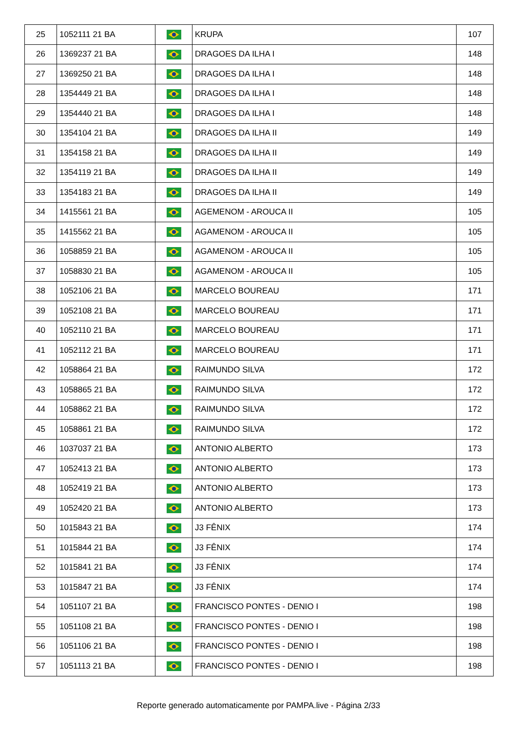| 25 | 1052111 21 BA | | KRUPA | 107 |
| 26 | 1369237 21 BA | | DRAGOES DA ILHA I | 148 |
| 27 | 1369250 21 BA | | DRAGOES DA ILHA I | 148 |
| 28 | 1354449 21 BA | | DRAGOES DA ILHA I | 148 |
| 29 | 1354440 21 BA | | DRAGOES DA ILHA I | 148 |
| 30 | 1354104 21 BA | | DRAGOES DA ILHA II | 149 |
| 31 | 1354158 21 BA | | DRAGOES DA ILHA II | 149 |
| 32 | 1354119 21 BA | | DRAGOES DA ILHA II | 149 |
| 33 | 1354183 21 BA | | DRAGOES DA ILHA II | 149 |
| 34 | 1415561 21 BA | | AGEMENOM - AROUCA II | 105 |
| 35 | 1415562 21 BA | | AGAMENOM - AROUCA II | 105 |
| 36 | 1058859 21 BA | | AGAMENOM - AROUCA II | 105 |
| 37 | 1058830 21 BA | | AGAMENOM - AROUCA II | 105 |
| 38 | 1052106 21 BA | | MARCELO BOUREAU | 171 |
| 39 | 1052108 21 BA | | MARCELO BOUREAU | 171 |
| 40 | 1052110 21 BA | | MARCELO BOUREAU | 171 |
| 41 | 1052112 21 BA | | MARCELO BOUREAU | 171 |
| 42 | 1058864 21 BA | | RAIMUNDO SILVA | 172 |
| 43 | 1058865 21 BA | | RAIMUNDO SILVA | 172 |
| 44 | 1058862 21 BA | | RAIMUNDO SILVA | 172 |
| 45 | 1058861 21 BA | | RAIMUNDO SILVA | 172 |
| 46 | 1037037 21 BA | | ANTONIO ALBERTO | 173 |
| 47 | 1052413 21 BA | | ANTONIO ALBERTO | 173 |
| 48 | 1052419 21 BA | | ANTONIO ALBERTO | 173 |
| 49 | 1052420 21 BA | | ANTONIO ALBERTO | 173 |
| 50 | 1015843 21 BA | | J3 FÊNIX | 174 |
| 51 | 1015844 21 BA | | J3 FÊNIX | 174 |
| 52 | 1015841 21 BA | | J3 FÊNIX | 174 |
| 53 | 1015847 21 BA | | J3 FÊNIX | 174 |
| 54 | 1051107 21 BA | | FRANCISCO PONTES - DENIO I | 198 |
| 55 | 1051108 21 BA | | FRANCISCO PONTES - DENIO I | 198 |
| 56 | 1051106 21 BA | | FRANCISCO PONTES - DENIO I | 198 |
| 57 | 1051113 21 BA | | FRANCISCO PONTES - DENIO I | 198 |
Reporte generado automaticamente por PAMPA.live - Página 2/33